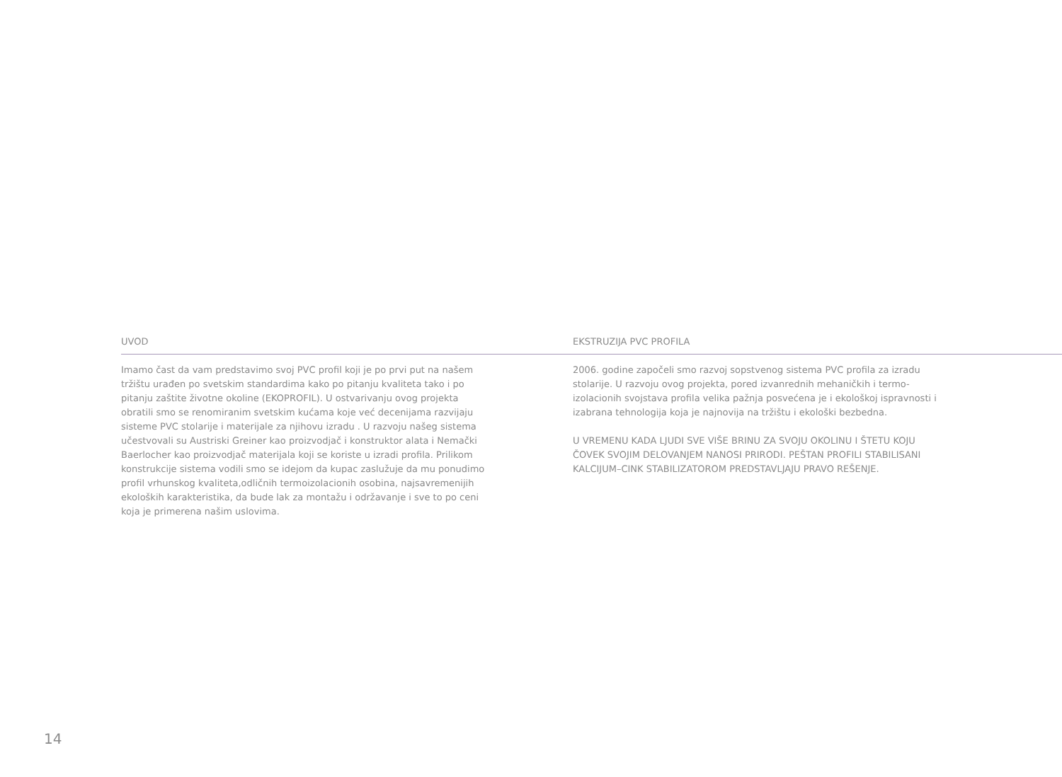UVOD EKSTRUZIJA PVC PROFILA
Imamo čast da vam predstavimo svoj PVC profil koji je po prvi put na našem tržištu urađen po svetskim standardima kako po pitanju kvaliteta tako i po pitanju zaštite životne okoline (EKOPROFIL). U ostvarivanju ovog projekta obratili smo se renomiranim svetskim kućama koje već decenijama razvijaju sisteme PVC stolarije i materijale za njihovu izradu . U razvoju našeg sistema učestvovali su Austriski Greiner kao proizvodjač i konstruktor alata i Nemački Baerlocher kao proizvodjač materijala koji se koriste u izradi profila. Prilikom konstrukcije sistema vodili smo se idejom da kupac zaslužuje da mu ponudimo profil vrhunskog kvaliteta,odličnih termoizolacionih osobina, najsavremenijih ekoloških karakteristika, da bude lak za montažu i održavanje i sve to po ceni koja je primerena našim uslovima.
2006. godine započeli smo razvoj sopstvenog sistema PVC profila za izradu stolarije. U razvoju ovog projekta, pored izvanrednih mehaničkih i termo-izolacionih svojstava profila velika pažnja posvećena je i ekološkoj ispravnosti i izabrana tehnologija koja je najnovija na tržištu i ekološki bezbedna.
U VREMENU KADA LJUDI SVE VIŠE BRINU ZA SVOJU OKOLINU I ŠTETU KOJU ČOVEK SVOJIM DELOVANJEM NANOSI PRIRODI. PEŠTAN PROFILI STABILISANI KALCIJUM–CINK STABILIZATOROM PREDSTAVLJAJU PRAVO REŠENJE.
14